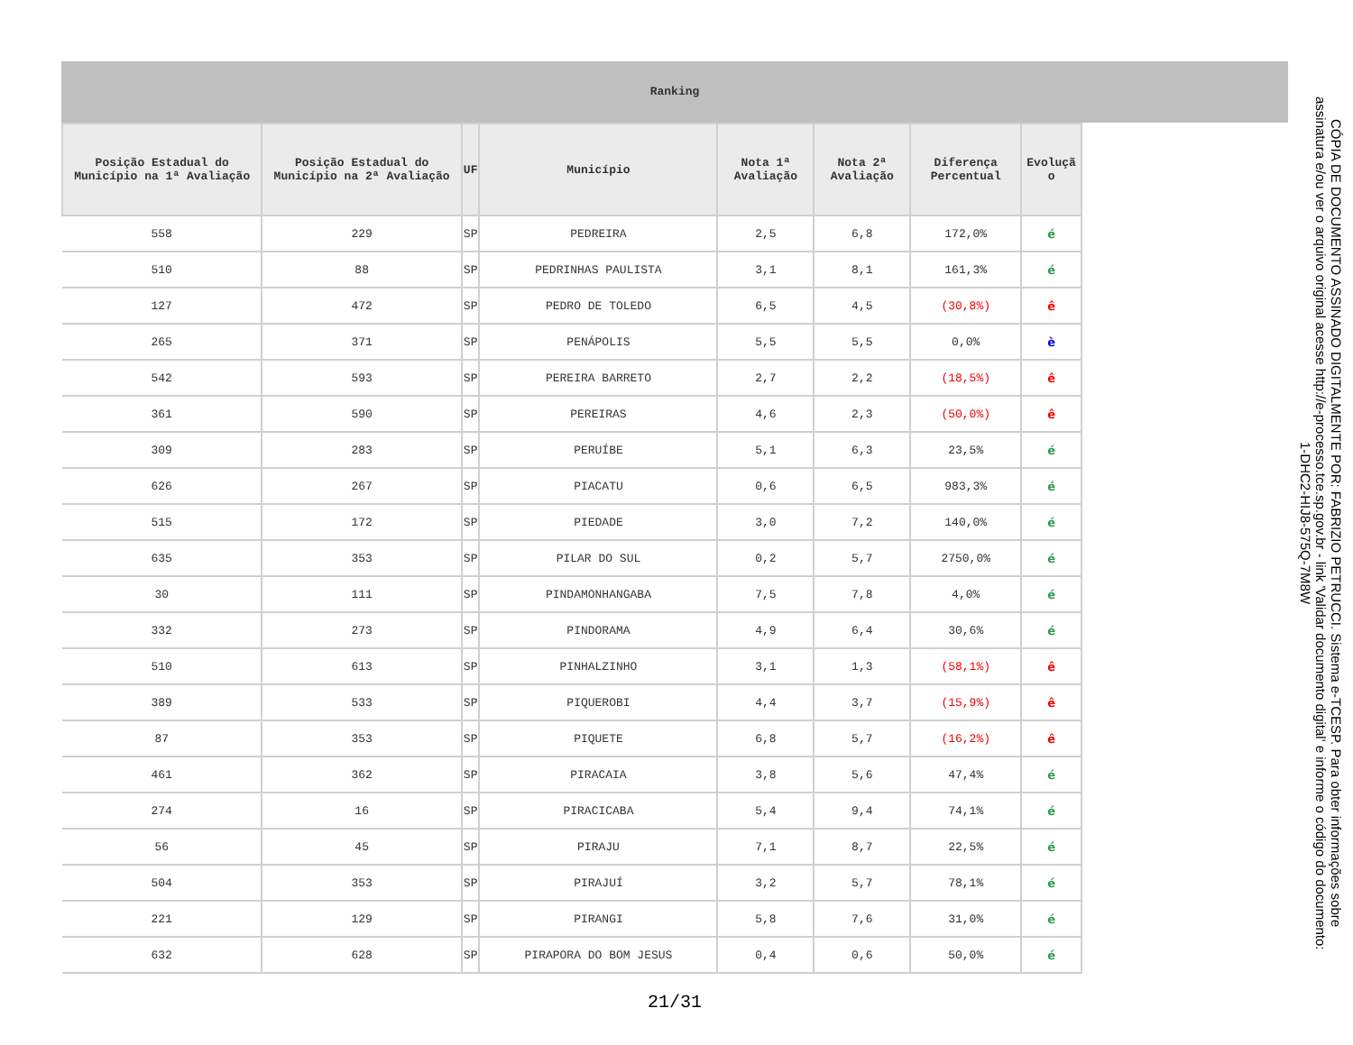Ranking
| Posição Estadual do Município na 1ª Avaliação | Posição Estadual do Município na 2ª Avaliação | UF | Município | Nota 1ª Avaliação | Nota 2ª Avaliação | Diferença Percentual | Evoluçã o |
| --- | --- | --- | --- | --- | --- | --- | --- |
| 558 | 229 | SP | PEDREIRA | 2,5 | 6,8 | 172,0% | é |
| 510 | 88 | SP | PEDRINHAS PAULISTA | 3,1 | 8,1 | 161,3% | é |
| 127 | 472 | SP | PEDRO DE TOLEDO | 6,5 | 4,5 | (30,8%) | ê |
| 265 | 371 | SP | PENÁPOLIS | 5,5 | 5,5 | 0,0% | è |
| 542 | 593 | SP | PEREIRA BARRETO | 2,7 | 2,2 | (18,5%) | ê |
| 361 | 590 | SP | PEREIRAS | 4,6 | 2,3 | (50,0%) | ê |
| 309 | 283 | SP | PERUÍBE | 5,1 | 6,3 | 23,5% | é |
| 626 | 267 | SP | PIACATU | 0,6 | 6,5 | 983,3% | é |
| 515 | 172 | SP | PIEDADE | 3,0 | 7,2 | 140,0% | é |
| 635 | 353 | SP | PILAR DO SUL | 0,2 | 5,7 | 2750,0% | é |
| 30 | 111 | SP | PINDAMONHANGABA | 7,5 | 7,8 | 4,0% | é |
| 332 | 273 | SP | PINDORAMA | 4,9 | 6,4 | 30,6% | é |
| 510 | 613 | SP | PINHALZINHO | 3,1 | 1,3 | (58,1%) | ê |
| 389 | 533 | SP | PIQUEROBI | 4,4 | 3,7 | (15,9%) | ê |
| 87 | 353 | SP | PIQUETE | 6,8 | 5,7 | (16,2%) | ê |
| 461 | 362 | SP | PIRACAIA | 3,8 | 5,6 | 47,4% | é |
| 274 | 16 | SP | PIRACICABA | 5,4 | 9,4 | 74,1% | é |
| 56 | 45 | SP | PIRAJU | 7,1 | 8,7 | 22,5% | é |
| 504 | 353 | SP | PIRAJUÍ | 3,2 | 5,7 | 78,1% | é |
| 221 | 129 | SP | PIRANGI | 5,8 | 7,6 | 31,0% | é |
| 632 | 628 | SP | PIRAPORA DO BOM JESUS | 0,4 | 0,6 | 50,0% | é |
21/31
CÓPIA DE DOCUMENTO ASSINADO DIGITALMENTE POR: FABRIZIO PETRUCCI. Sistema e-TCESP. Para obter informações sobre assinatura e/ou ver o arquivo original acesse http://e-processo.tce.sp.gov.br - link 'Validar documento digital' e informe o código do documento: 1-DHC2-HIJ8-575Q-7M8W